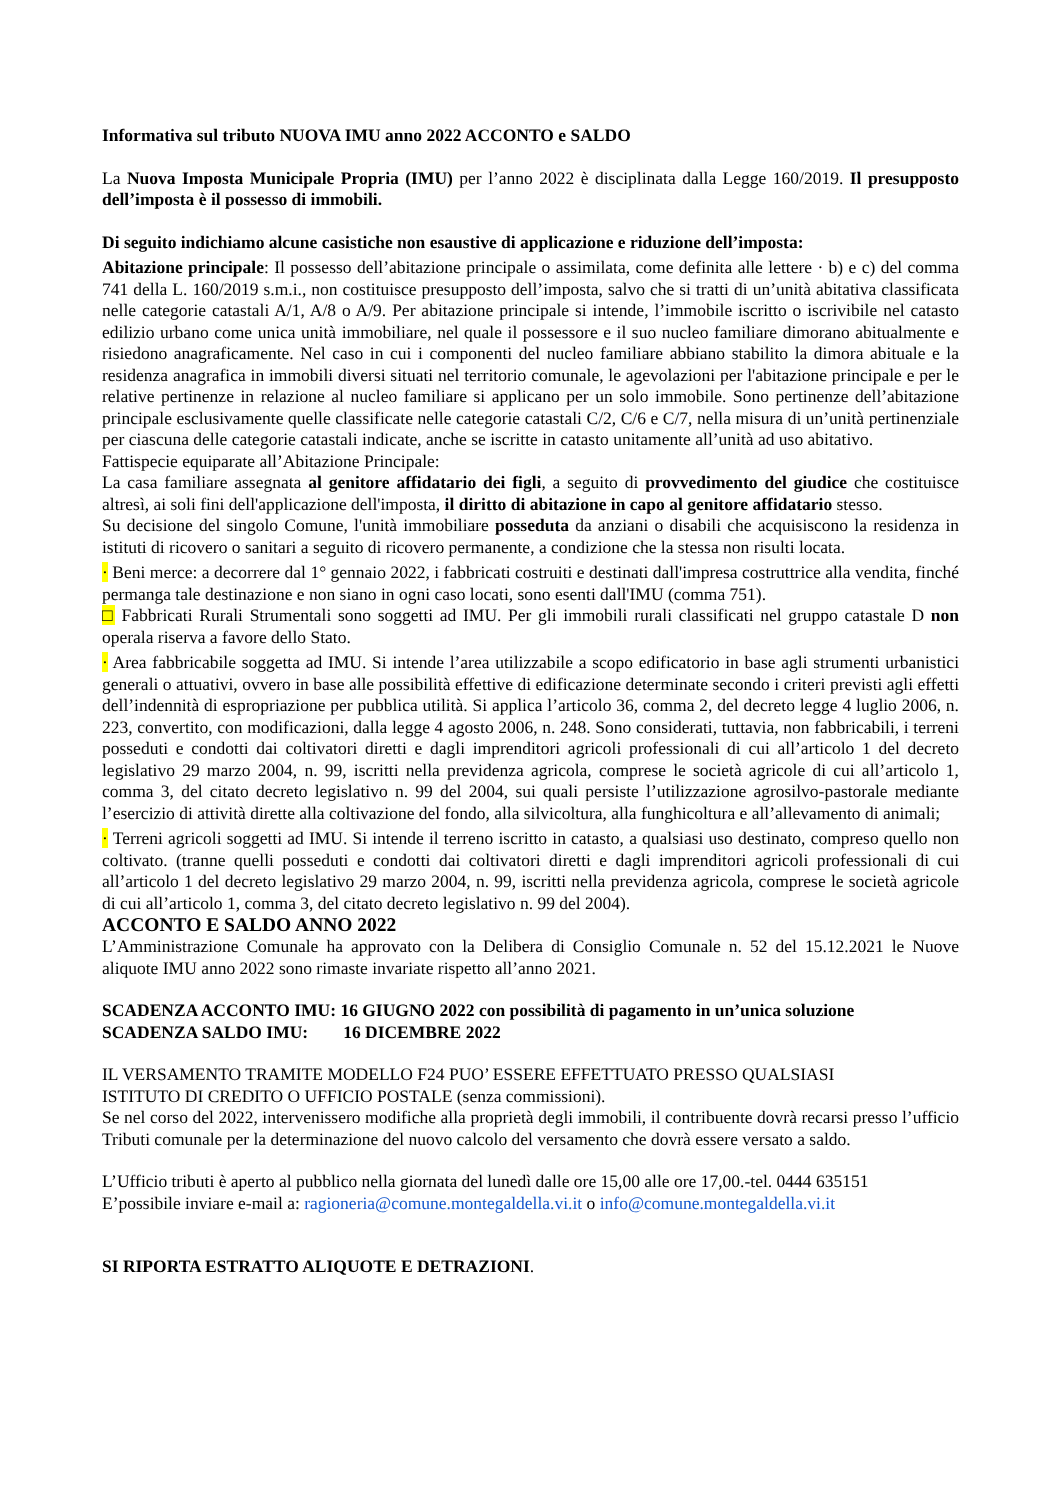Informativa sul tributo NUOVA IMU anno 2022 ACCONTO e SALDO
La Nuova Imposta Municipale Propria (IMU) per l’anno 2022 è disciplinata dalla Legge 160/2019. Il presupposto dell’imposta è il possesso di immobili.
Di seguito indichiamo alcune casistiche non esaustive di applicazione e riduzione dell’imposta:
Abitazione principale: Il possesso dell’abitazione principale o assimilata, come definita alle lettere · b) e c) del comma 741 della L. 160/2019 s.m.i., non costituisce presupposto dell’imposta, salvo che si tratti di un’unità abitativa classificata nelle categorie catastali A/1, A/8 o A/9. Per abitazione principale si intende, l’immobile iscritto o iscrivibile nel catasto edilizio urbano come unica unità immobiliare, nel quale il possessore e il suo nucleo familiare dimorano abitualmente e risiedono anagraficamente. Nel caso in cui i componenti del nucleo familiare abbiano stabilito la dimora abituale e la residenza anagrafica in immobili diversi situati nel territorio comunale, le agevolazioni per l'abitazione principale e per le relative pertinenze in relazione al nucleo familiare si applicano per un solo immobile. Sono pertinenze dell’abitazione principale esclusivamente quelle classificate nelle categorie catastali C/2, C/6 e C/7, nella misura di un’unità pertinenziale per ciascuna delle categorie catastali indicate, anche se iscritte in catasto unitamente all’unità ad uso abitativo.
Fattispecie equiparate all’Abitazione Principale:
La casa familiare assegnata al genitore affidatario dei figli, a seguito di provvedimento del giudice che costituisce altresì, ai soli fini dell'applicazione dell'imposta, il diritto di abitazione in capo al genitore affidatario stesso.
Su decisione del singolo Comune, l'unità immobiliare posseduta da anziani o disabili che acquisiscono la residenza in istituti di ricovero o sanitari a seguito di ricovero permanente, a condizione che la stessa non risulti locata.
· Beni merce: a decorrere dal 1° gennaio 2022, i fabbricati costruiti e destinati dall'impresa costruttrice alla vendita, finché permanga tale destinazione e non siano in ogni caso locati, sono esenti dall'IMU (comma 751).
□ Fabbricati Rurali Strumentali sono soggetti ad IMU. Per gli immobili rurali classificati nel gruppo catastale D non operala riserva a favore dello Stato.
· Area fabbricabile soggetta ad IMU. Si intende l’area utilizzabile a scopo edificatorio in base agli strumenti urbanistici generali o attuativi, ovvero in base alle possibilità effettive di edificazione determinate secondo i criteri previsti agli effetti dell’indennità di espropriazione per pubblica utilità. Si applica l’articolo 36, comma 2, del decreto legge 4 luglio 2006, n. 223, convertito, con modificazioni, dalla legge 4 agosto 2006, n. 248. Sono considerati, tuttavia, non fabbricabili, i terreni posseduti e condotti dai coltivatori diretti e dagli imprenditori agricoli professionali di cui all’articolo 1 del decreto legislativo 29 marzo 2004, n. 99, iscritti nella previdenza agricola, comprese le società agricole di cui all’articolo 1, comma 3, del citato decreto legislativo n. 99 del 2004, sui quali persiste l’utilizzazione agrosilvo-pastorale mediante l’esercizio di attività dirette alla coltivazione del fondo, alla silvicoltura, alla funghicoltura e all’allevamento di animali;
· Terreni agricoli soggetti ad IMU. Si intende il terreno iscritto in catasto, a qualsiasi uso destinato, compreso quello non coltivato. (tranne quelli posseduti e condotti dai coltivatori diretti e dagli imprenditori agricoli professionali di cui all’articolo 1 del decreto legislativo 29 marzo 2004, n. 99, iscritti nella previdenza agricola, comprese le società agricole di cui all’articolo 1, comma 3, del citato decreto legislativo n. 99 del 2004).
ACCONTO E SALDO ANNO 2022
L’Amministrazione Comunale ha approvato con la Delibera di Consiglio Comunale n. 52 del 15.12.2021 le Nuove aliquote IMU anno 2022 sono rimaste invariate rispetto all’anno 2021.
SCADENZA ACCONTO IMU: 16 GIUGNO 2022 con possibilità di pagamento in un’unica soluzione
SCADENZA SALDO IMU: 16 DICEMBRE 2022
IL VERSAMENTO TRAMITE MODELLO F24 PUO’ ESSERE EFFETTUATO PRESSO QUALSIASI
ISTITUTO DI CREDITO O UFFICIO POSTALE (senza commissioni).
Se nel corso del 2022, intervenissero modifiche alla proprietà degli immobili, il contribuente dovrà recarsi presso l’ufficio Tributi comunale per la determinazione del nuovo calcolo del versamento che dovrà essere versato a saldo.
L’Ufficio tributi è aperto al pubblico nella giornata del lunedì dalle ore 15,00 alle ore 17,00.-tel. 0444 635151
E’possibile inviare e-mail a: ragioneria@comune.montegaldella.vi.it o info@comune.montegaldella.vi.it
SI RIPORTA ESTRATTO ALIQUOTE E DETRAZIONI.